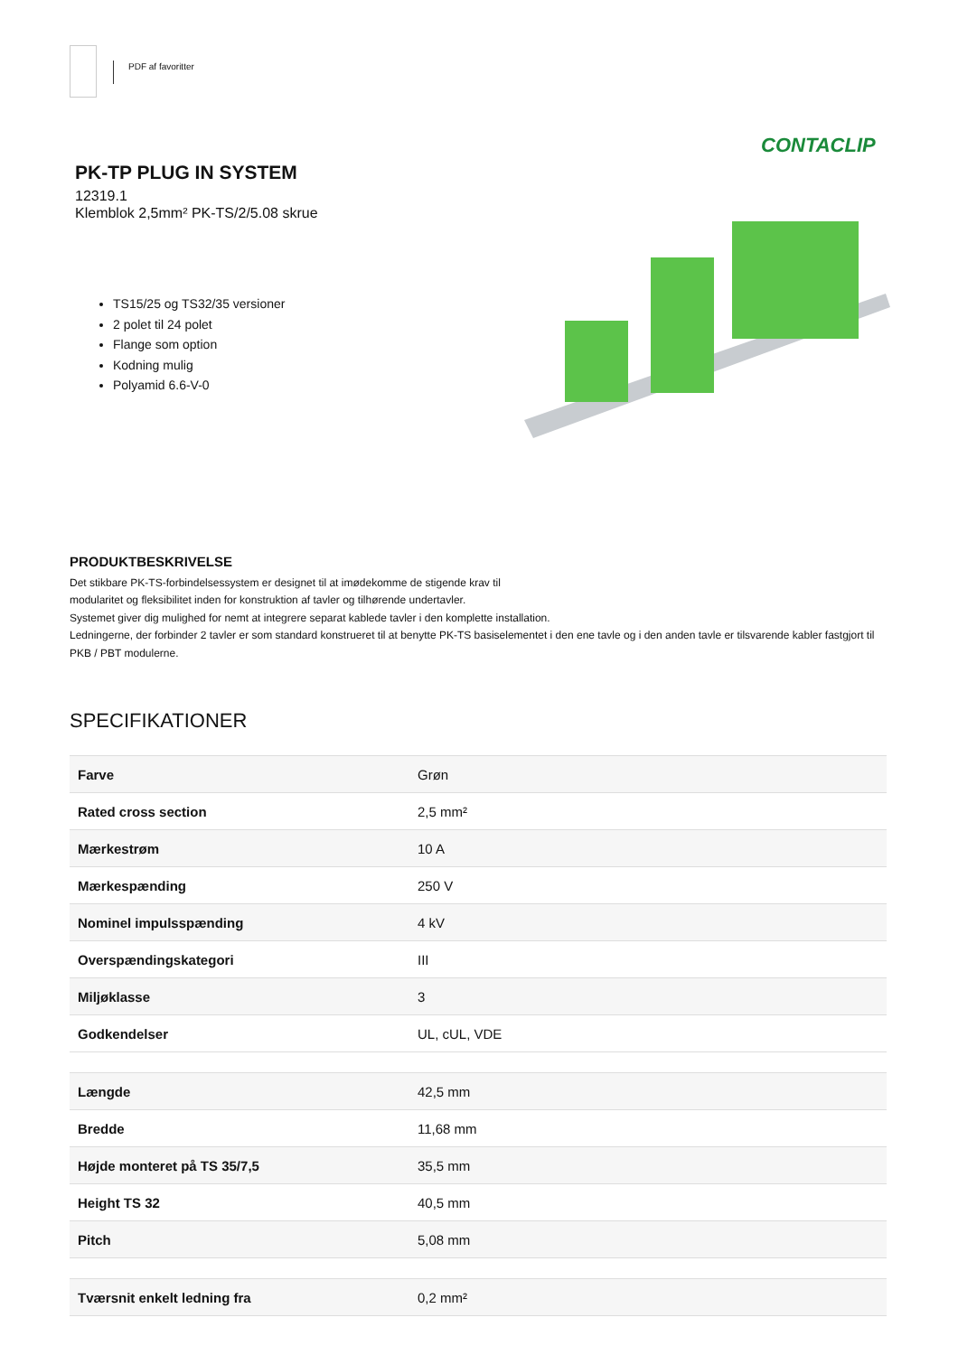PDF af favoritter
CONTACLIP
PK-TP PLUG IN SYSTEM
12319.1
Klemblok 2,5mm² PK-TS/2/5.08 skrue
TS15/25 og TS32/35 versioner
2 polet til 24 polet
Flange som option
Kodning mulig
Polyamid 6.6-V-0
PRODUKTBESKRIVELSE
Det stikbare PK-TS-forbindelsessystem er designet til at imødekomme de stigende krav til
modularitet og fleksibilitet inden for konstruktion af tavler og tilhørende undertavler.
Systemet giver dig mulighed for nemt at integrere separat kablede tavler i den komplette installation.
Ledningerne, der forbinder 2 tavler er som standard konstrueret til at benytte PK-TS basiselementet i den ene tavle og i den anden tavle er tilsvarende kabler fastgjort til PKB / PBT modulerne.
SPECIFIKATIONER
| Farve | Grøn |
| Rated cross section | 2,5 mm² |
| Mærkestrøm | 10 A |
| Mærkespænding | 250 V |
| Nominel impulsspænding | 4 kV |
| Overspændingskategori | III |
| Miljøklasse | 3 |
| Godkendelser | UL, cUL, VDE |
| Længde | 42,5 mm |
| Bredde | 11,68 mm |
| Højde monteret på TS 35/7,5 | 35,5 mm |
| Height TS 32 | 40,5 mm |
| Pitch | 5,08 mm |
| Tværsnit enkelt ledning fra | 0,2 mm² |